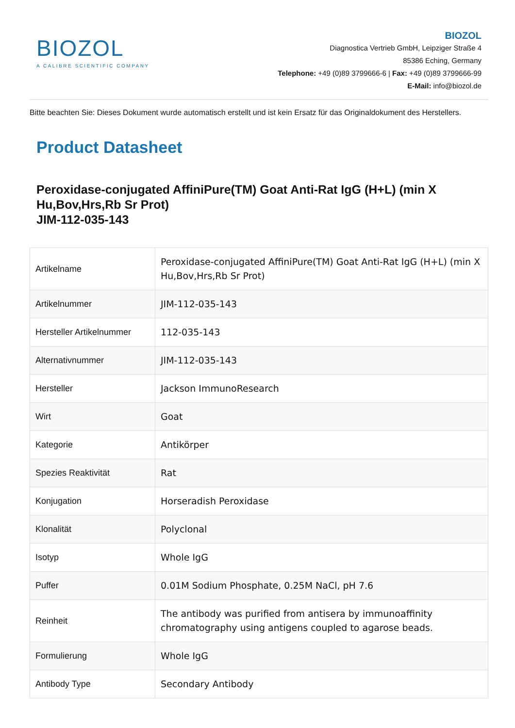BIOZOL
A CALIBRE SCIENTIFIC COMPANY
BIOZOL
Diagnostica Vertrieb GmbH, Leipziger Straße 4
85386 Eching, Germany
Telephone: +49 (0)89 3799666-6 | Fax: +49 (0)89 3799666-99
E-Mail: info@biozol.de
Bitte beachten Sie: Dieses Dokument wurde automatisch erstellt und ist kein Ersatz für das Originaldokument des Herstellers.
Product Datasheet
Peroxidase-conjugated AffiniPure(TM) Goat Anti-Rat IgG (H+L) (min X Hu,Bov,Hrs,Rb Sr Prot)
JIM-112-035-143
| Artikelname | Peroxidase-conjugated AffiniPure(TM) Goat Anti-Rat IgG (H+L) (min X Hu,Bov,Hrs,Rb Sr Prot) |
| Artikelnummer | JIM-112-035-143 |
| Hersteller Artikelnummer | 112-035-143 |
| Alternativnummer | JIM-112-035-143 |
| Hersteller | Jackson ImmunoResearch |
| Wirt | Goat |
| Kategorie | Antikörper |
| Spezies Reaktivität | Rat |
| Konjugation | Horseradish Peroxidase |
| Klonalität | Polyclonal |
| Isotyp | Whole IgG |
| Puffer | 0.01M Sodium Phosphate, 0.25M NaCl, pH 7.6 |
| Reinheit | The antibody was purified from antisera by immunoaffinity chromatography using antigens coupled to agarose beads. |
| Formulierung | Whole IgG |
| Antibody Type | Secondary Antibody |